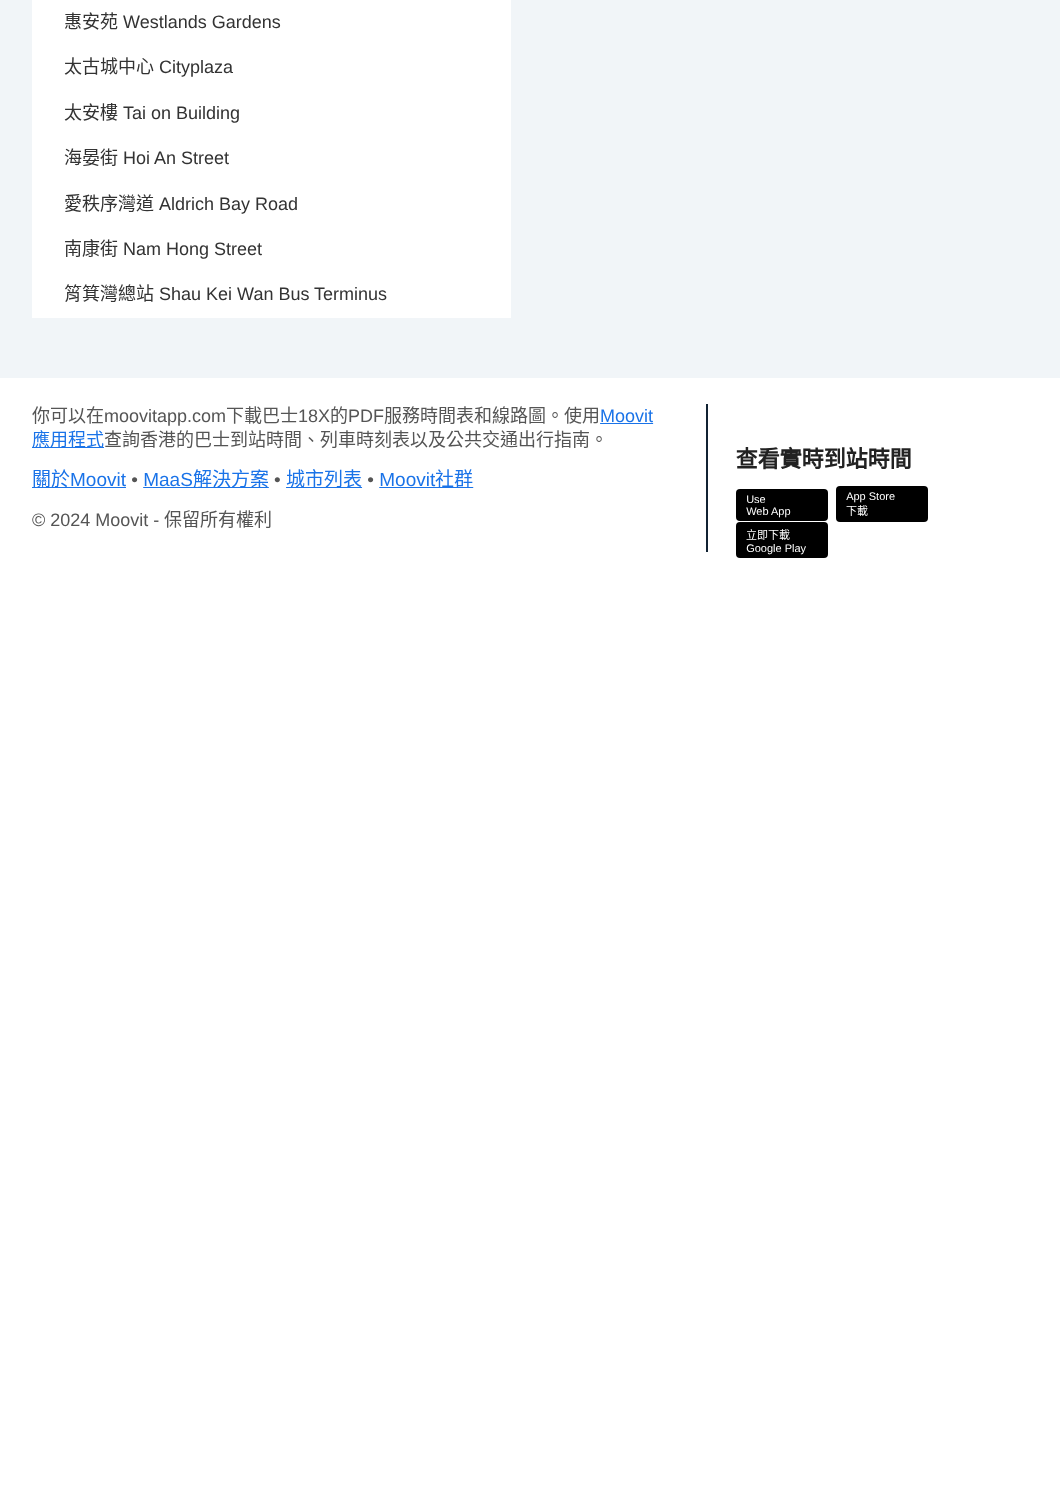惠安苑 Westlands Gardens
太古城中心 Cityplaza
太安樓 Tai on Building
海晏街 Hoi An Street
愛秩序灣道 Aldrich Bay Road
南康街 Nam Hong Street
筲箕灣總站 Shau Kei Wan Bus Terminus
你可以在moovitapp.com下載巴士18X的PDF服務時間表和線路圖。使用Moovit 應用程式查詢香港的巴士到站時間、列車時刻表以及公共交通出行指南。
關於Moovit • MaaS解決方案 • 城市列表 • Moovit社群
© 2024 Moovit - 保留所有權利
查看實時到站時間
Use
Web App App Store
下載 立即下載
Google Play